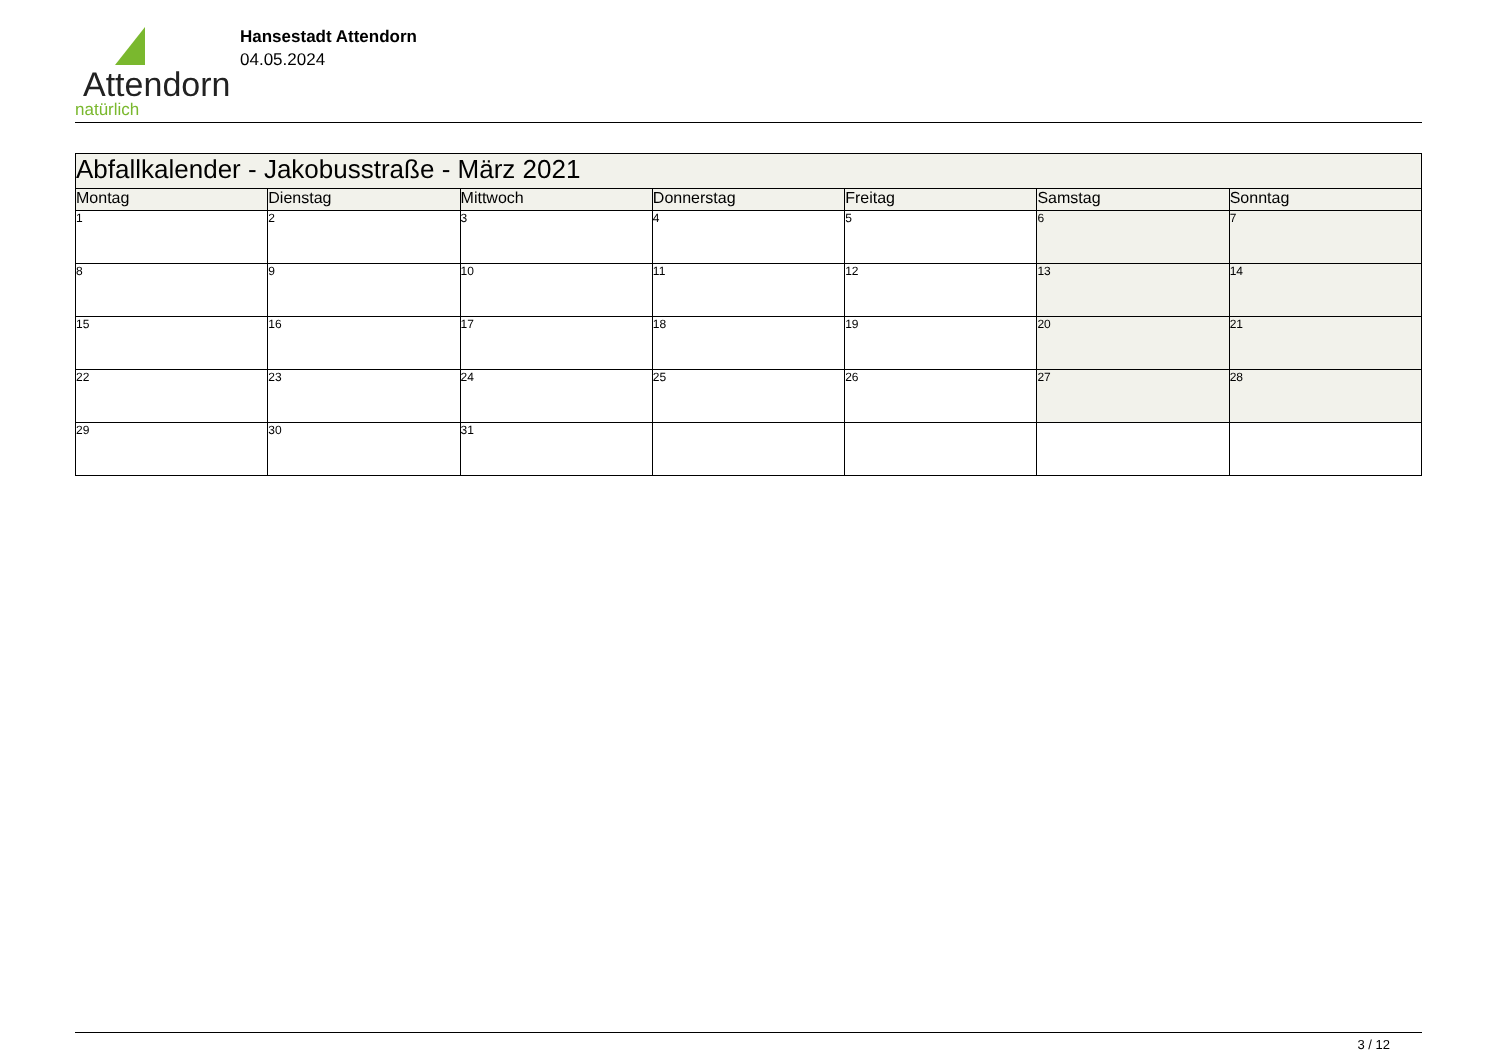Attendorn
natürlich
Hansestadt Attendorn
04.05.2024
| Abfallkalender - Jakobusstraße - März 2021 | | | | | | |
| Montag | Dienstag | Mittwoch | Donnerstag | Freitag | Samstag | Sonntag |
| 1 | 2 | 3 | 4 | 5 | 6 | 7 |
| 8 | 9 | 10 | 11 | 12 | 13 | 14 |
| 15 | 16 | 17 | 18 | 19 | 20 | 21 |
| 22 | 23 | 24 | 25 | 26 | 27 | 28 |
| 29 | 30 | 31 | | | | |
3 / 12